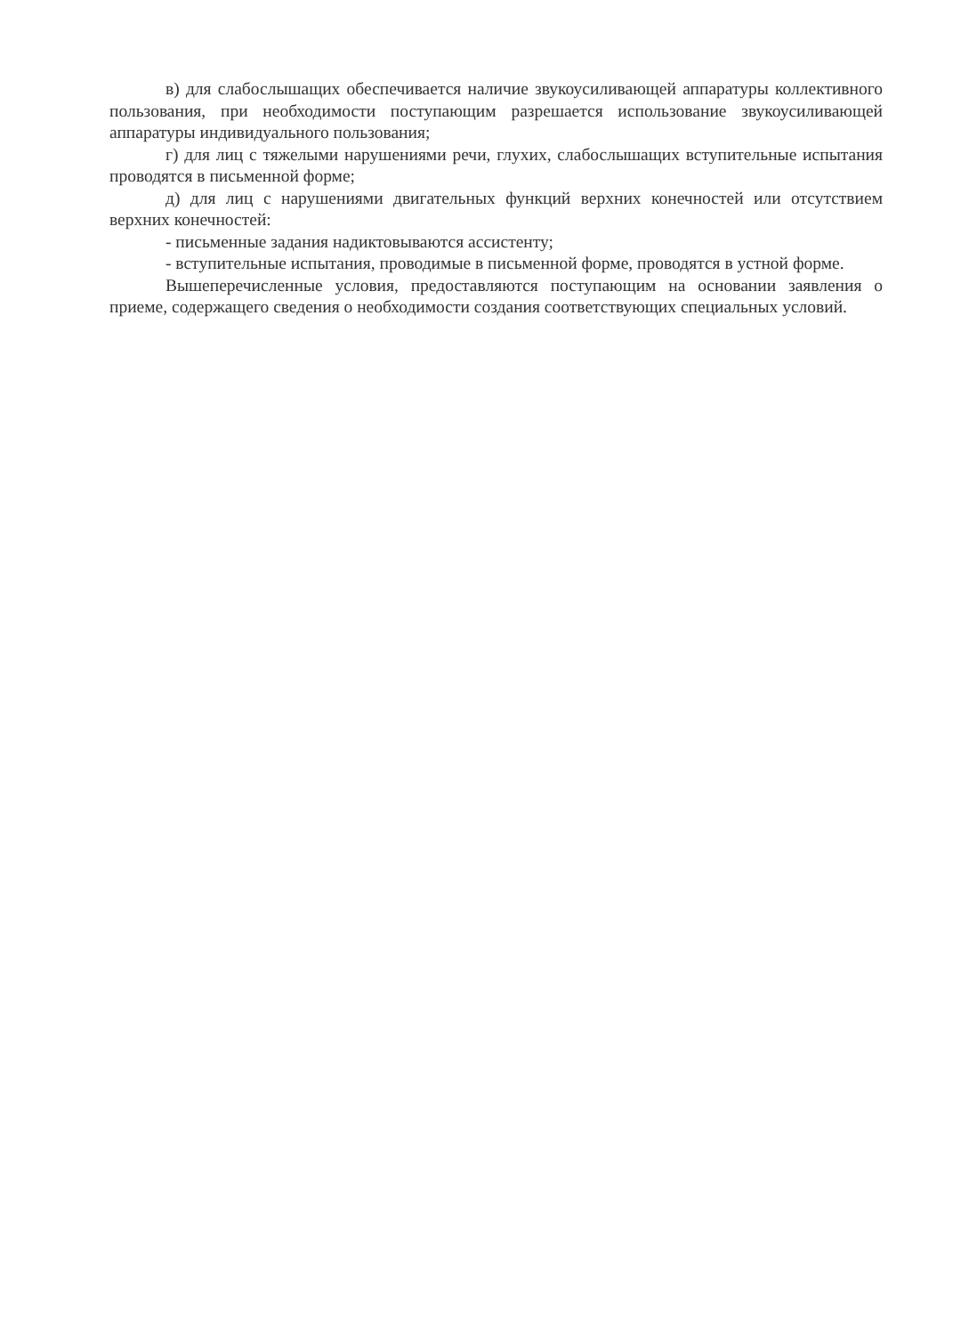в) для слабослышащих обеспечивается наличие звукоусиливающей аппаратуры коллективного пользования, при необходимости поступающим разрешается использование звукоусиливающей аппаратуры индивидуального пользования;
г) для лиц с тяжелыми нарушениями речи, глухих, слабослышащих вступительные испытания проводятся в письменной форме;
д) для лиц с нарушениями двигательных функций верхних конечностей или отсутствием верхних конечностей:
- письменные задания надиктовываются ассистенту;
- вступительные испытания, проводимые в письменной форме, проводятся в устной форме.
Вышеперечисленные условия, предоставляются поступающим на основании заявления о приеме, содержащего сведения о необходимости создания соответствующих специальных условий.